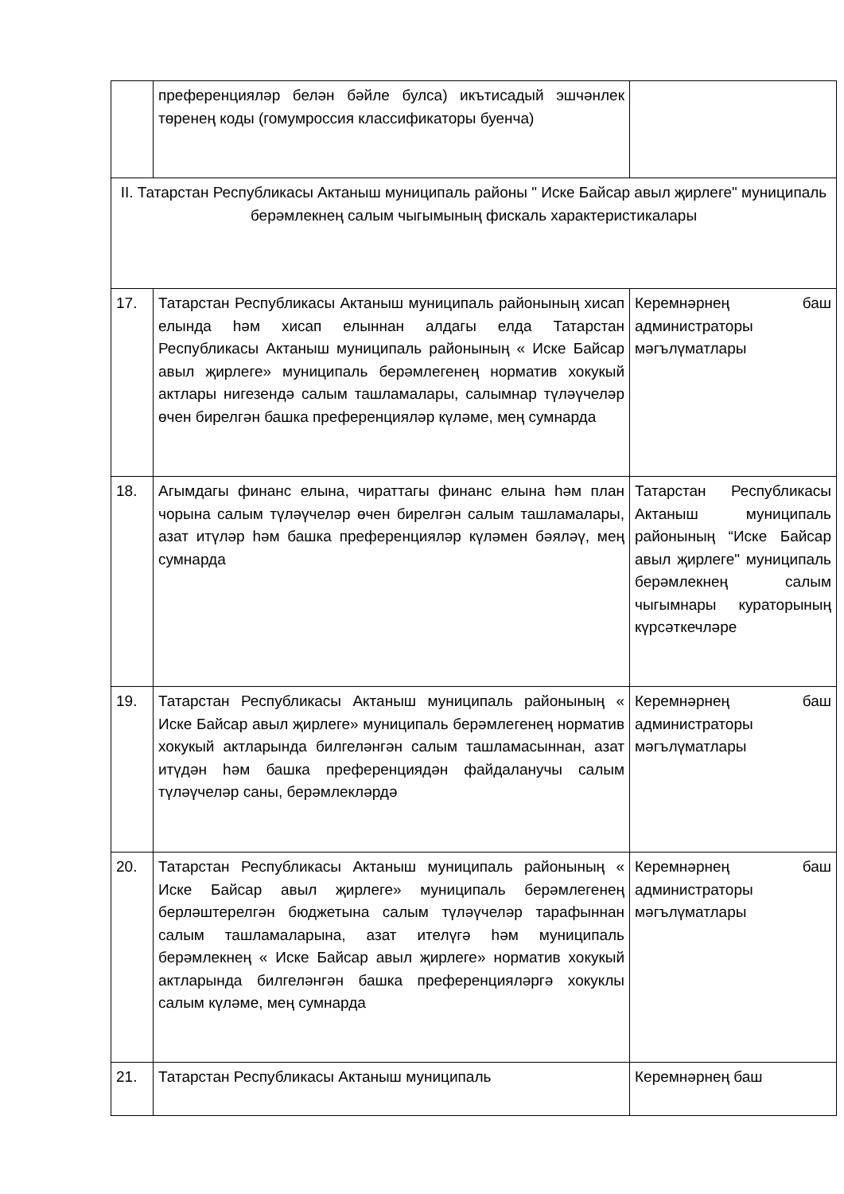| | преференцияләр белән бәйле булса) икътисадый эшчәнлек төренең коды (гомумроссия классификаторы буенча) | |
| II. Татарстан Республикасы Актаныш муниципаль районы " Иске Байсар авыл җирлеге" муниципаль берәмлекнең салым чыгымының фискаль характеристикалары | | |
| 17. | Татарстан Республикасы Актаныш муниципаль районының хисап елында һәм хисап елыннан алдагы елда Татарстан Республикасы Актаныш муниципаль районының « Иске Байсар авыл җирлеге» муниципаль берәмлегенең норматив хокукый актлары нигезендә салым ташламалары, салымнар түләүчеләр өчен бирелгән башка преференцияләр күләме, мең сумнарда | Керемнәрнең баш администраторы мәгълүматлары |
| 18. | Агымдагы финанс елына, чираттагы финанс елына һәм план чорына салым түләүчеләр өчен бирелгән салым ташламалары, азат итүләр һәм башка преференцияләр күләмен бәяләү, мең сумнарда | Татарстан Республикасы Актаныш муниципаль районының “Иске Байсар авыл җирлеге" муниципаль берәмлекнең салым чыгымнары кураторының күрсәткечләре |
| 19. | Татарстан Республикасы Актаныш муниципаль районының « Иске Байсар авыл җирлеге» муниципаль берәмлегенең норматив хокукый актларында билгеләнгән салым ташламасыннан, азат итүдән һәм башка преференциядән файдаланучы салым түләүчеләр саны, берәмлекләрдә | Керемнәрнең баш администраторы мәгълүматлары |
| 20. | Татарстан Республикасы Актаныш муниципаль районының « Иске Байсар авыл җирлеге» муниципаль берәмлегенең берләштерелгән бюджетына салым түләүчеләр тарафыннан салым ташламаларына, азат ителүгә һәм муниципаль берәмлекнең « Иске Байсар авыл җирлеге» норматив хокукый актларында билгеләнгән башка преференцияләргә хокуклы салым күләме, мең сумнарда | Керемнәрнең баш администраторы мәгълүматлары |
| 21. | Татарстан Республикасы Актаныш муниципаль | Керемнәрнең баш |